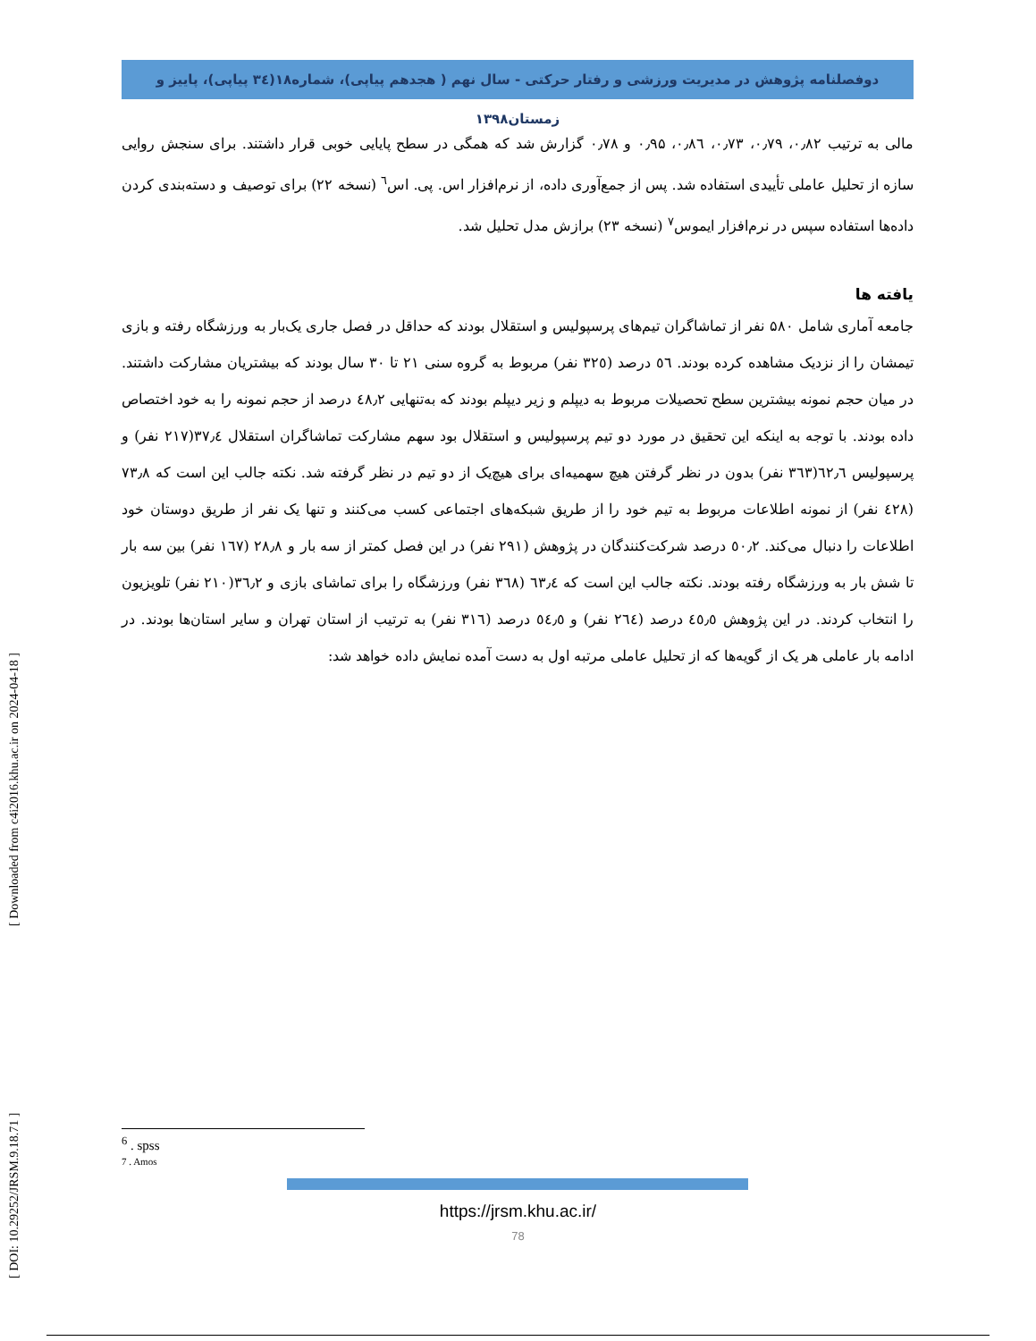دوفصلنامه پژوهش در مدیریت ورزشی و رفتار حرکتی - سال نهم ( هجدهم پیاپی)، شماره۱۸(۳٤ پیاپی)، پاییز و زمستان۱۳۹۸
مالی به ترتیب ۰٫۸۲، ۰٫۷۹، ۰٫۷۳، ۰٫۸٦، ۰٫۹۵ و ۰٫۷۸ گزارش شد که همگی در سطح پایایی خوبی قرار داشتند. برای سنجش روایی سازه از تحلیل عاملی تأییدی استفاده شد. پس از جمع‌آوری داده، از نرم‌افزار اس. پی. اس<sup>٦</sup> (نسخه ۲۲) برای توصیف و دسته‌بندی کردن داده‌ها استفاده سپس در نرم‌افزار ایموس<sup>۷</sup> (نسخه ۲۳) برازش مدل تحلیل شد.
یافته ها
جامعه آماری شامل ۵۸۰ نفر از تماشاگران تیم‌های پرسپولیس و استقلال بودند که حداقل در فصل جاری یک‌بار به ورزشگاه رفته و بازی تیمشان را از نزدیک مشاهده کرده بودند. ٥٦ درصد (۳۲٥ نفر) مربوط به گروه سنی ۲۱ تا ۳۰ سال بودند که بیشتریان مشارکت داشتند. در میان حجم نمونه بیشترین سطح تحصیلات مربوط به دیپلم و زیر دیپلم بودند که به‌تنهایی ٤۸٫۲ درصد از حجم نمونه را به خود اختصاص داده بودند. با توجه به اینکه این تحقیق در مورد دو تیم پرسپولیس و استقلال بود سهم مشارکت تماشاگران استقلال ۳۷٫٤(۲۱۷ نفر) و پرسپولیس ٦۲٫٦(۳٦۳ نفر) بدون در نظر گرفتن هیچ سهمیه‌ای برای هیچ‌یک از دو تیم در نظر گرفته شد. نکته جالب این است که ۷۳٫۸ (٤۲۸ نفر) از نمونه اطلاعات مربوط به تیم خود را از طریق شبکه‌های اجتماعی کسب می‌کنند و تنها یک نفر از طریق دوستان خود اطلاعات را دنبال می‌کند. ٥۰٫۲ درصد شرکت‌کنندگان در پژوهش (۲۹۱ نفر) در این فصل کمتر از سه بار و ۲۸٫۸ (۱٦۷ نفر) بین سه بار تا شش بار به ورزشگاه رفته بودند. نکته جالب این است که ٦۳٫٤ (۳٦۸ نفر) ورزشگاه را برای تماشای بازی و ۳٦٫۲(۲۱۰ نفر) تلویزیون را انتخاب کردند. در این پژوهش ٤٥٫٥ درصد (۲٦٤ نفر) و ٥٤٫٥ درصد (۳۱٦ نفر) به ترتیب از استان تهران و سایر استان‌ها بودند. در ادامه بار عاملی هر یک از گویه‌ها که از تحلیل عاملی مرتبه اول به دست آمده نمایش داده خواهد شد:
[ DOI: 10.29252/JRSM.9.18.71 ] [ Downloaded from c4i2016.khu.ac.ir on 2024-04-18 ]
<sup>6</sup> . spss
7 . Amos
https://jrsm.khu.ac.ir/
78